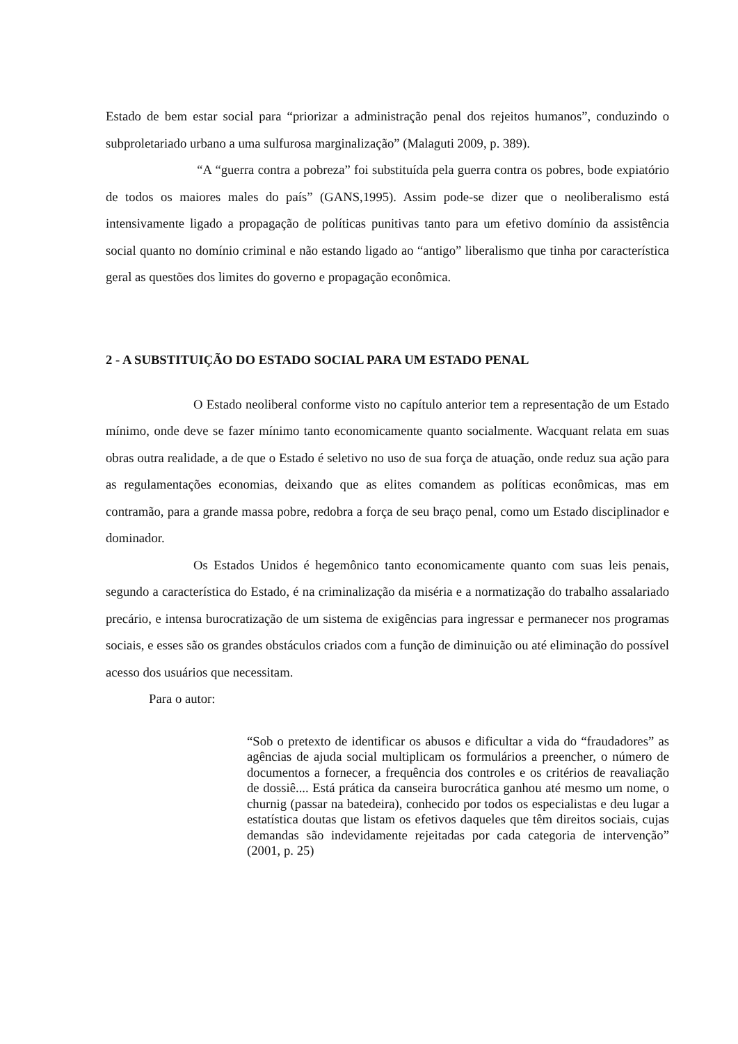Estado de bem estar social para “priorizar a administração penal dos rejeitos humanos”, conduzindo o subproletariado urbano a uma sulfurosa marginalização” (Malaguti 2009, p. 389).
“A “guerra contra a pobreza” foi substituída pela guerra contra os pobres, bode expiatório de todos os maiores males do país” (GANS,1995). Assim pode-se dizer que o neoliberalismo está intensivamente ligado a propagação de políticas punitivas tanto para um efetivo domínio da assistência social quanto no domínio criminal e não estando ligado ao “antigo” liberalismo que tinha por característica geral as questões dos limites do governo e propagação econômica.
2 - A SUBSTITUIÇÃO DO ESTADO SOCIAL PARA UM ESTADO PENAL
O Estado neoliberal conforme visto no capítulo anterior tem a representação de um Estado mínimo, onde deve se fazer mínimo tanto economicamente quanto socialmente. Wacquant relata em suas obras outra realidade, a de que o Estado é seletivo no uso de sua força de atuação, onde reduz sua ação para as regulamentações economias, deixando que as elites comandem as políticas econômicas, mas em contramão, para a grande massa pobre, redobra a força de seu braço penal, como um Estado disciplinador e dominador.
Os Estados Unidos é hegemônico tanto economicamente quanto com suas leis penais, segundo a característica do Estado, é na criminalização da miséria e a normatização do trabalho assalariado precário, e intensa burocratização de um sistema de exigências para ingressar e permanecer nos programas sociais, e esses são os grandes obstáculos criados com a função de diminuição ou até eliminação do possível acesso dos usuários que necessitam.
Para o autor:
“Sob o pretexto de identificar os abusos e dificultar a vida do “fraudadores” as agências de ajuda social multiplicam os formulários a preencher, o número de documentos a fornecer, a frequência dos controles e os critérios de reavaliação de dossiê.... Está prática da canseira burocrática ganhou até mesmo um nome, o churnig (passar na batedeira), conhecido por todos os especialistas e deu lugar a estatística doutas que listam os efetivos daqueles que têm direitos sociais, cujas demandas são indevidamente rejeitadas por cada categoria de intervenção” (2001, p. 25)